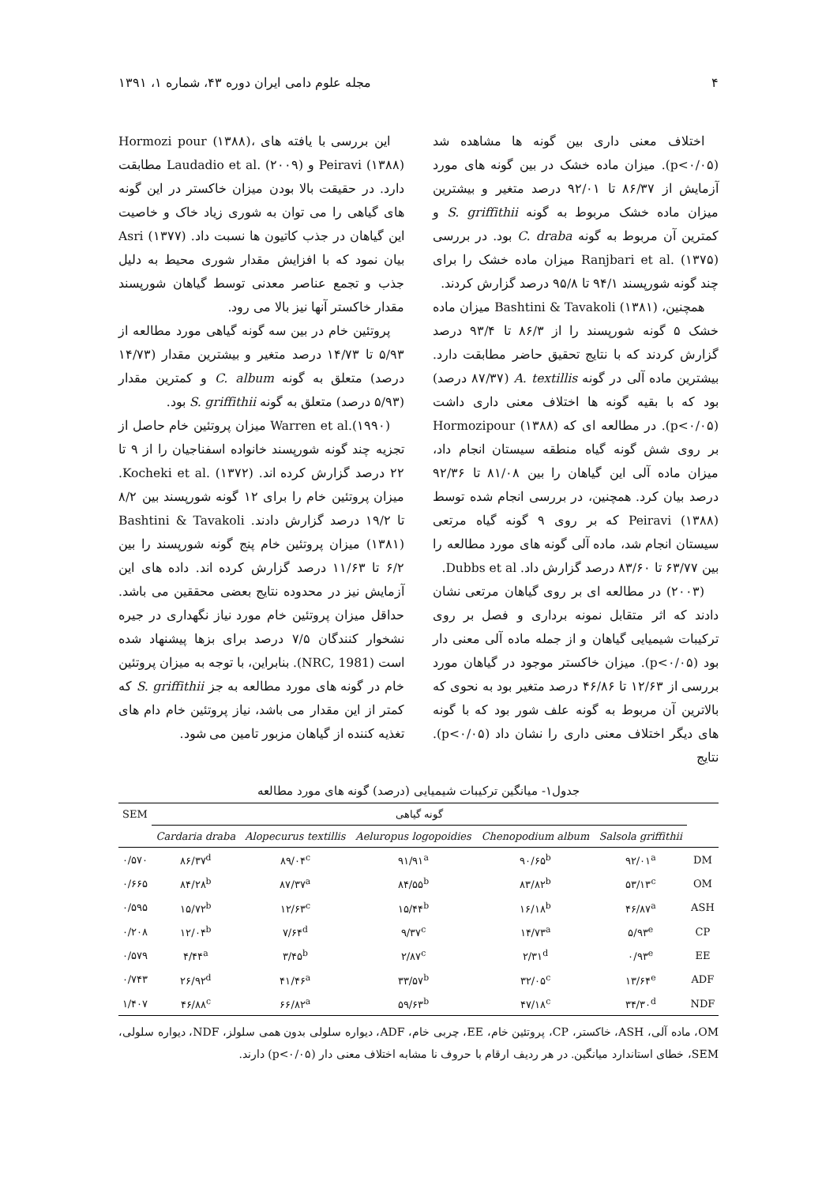۴ مجله علوم دامی ایران دوره ۴۳، شماره ۱، ۱۳۹۱
اختلاف معنی داری بین گونه ها مشاهده شد (p<۰/۰۵). میزان ماده خشک در بین گونه های مورد آزمایش از ۸۶/۳۷ تا ۹۲/۰۱ درصد متغیر و بیشترین میزان ماده خشک مربوط به گونه S. griffithii و کمترین آن مربوط به گونه C. draba بود. در بررسی Ranjbari et al. (۱۳۷۵) میزان ماده خشک را برای چند گونه شورپسند ۹۴/۱ تا ۹۵/۸ درصد گزارش کردند.
همچنین، Bashtini & Tavakoli (۱۳۸۱) میزان ماده خشک ۵ گونه شورپسند را از ۸۶/۳ تا ۹۳/۴ درصد گزارش کردند که با نتایج تحقیق حاضر مطابقت دارد. بیشترین ماده آلی در گونه A. textillis (۸۷/۳۷ درصد) بود که با بقیه گونه ها اختلاف معنی داری داشت (p<۰/۰۵). در مطالعه ای که Hormozipour (۱۳۸۸) بر روی شش گونه گیاه منطقه سیستان انجام داد، میزان ماده آلی این گیاهان را بین ۸۱/۰۸ تا ۹۲/۳۶ درصد بیان کرد. همچنین، در بررسی انجام شده توسط Peiravi (۱۳۸۸) که بر روی ۹ گونه گیاه مرتعی سیستان انجام شد، ماده آلی گونه های مورد مطالعه را بین ۶۳/۷۷ تا ۸۳/۶۰ درصد گزارش داد. Dubbs et al.
(۲۰۰۳) در مطالعه ای بر روی گیاهان مرتعی نشان دادند که اثر متقابل نمونه برداری و فصل بر روی ترکیبات شیمیایی گیاهان و از جمله ماده آلی معنی دار بود (p<۰/۰۵). میزان خاکستر موجود در گیاهان مورد بررسی از ۱۲/۶۳ تا ۴۶/۸۶ درصد متغیر بود به نحوی که بالاترین آن مربوط به گونه علف شور بود که با گونه های دیگر اختلاف معنی داری را نشان داد (p<۰/۰۵). نتایج
این بررسی با یافته های Hormozi pour (۱۳۸۸)، Peiravi (۱۳۸۸) و Laudadio et al. (۲۰۰۹) مطابقت دارد. در حقیقت بالا بودن میزان خاکستر در این گونه های گیاهی را می توان به شوری زیاد خاک و خاصیت این گیاهان در جذب کاتیون ها نسبت داد. Asri (۱۳۷۷) بیان نمود که با افزایش مقدار شوری محیط به دلیل جذب و تجمع عناصر معدنی توسط گیاهان شورپسند مقدار خاکستر آنها نیز بالا می رود.
پروتئین خام در بین سه گونه گیاهی مورد مطالعه از ۵/۹۳ تا ۱۴/۷۳ درصد متغیر و بیشترین مقدار (۱۴/۷۳ درصد) متعلق به گونه C. album و کمترین مقدار (۵/۹۳ درصد) متعلق به گونه S. griffithii بود.
Warren et al.(۱۹۹۰) میزان پروتئین خام حاصل از تجزیه چند گونه شورپسند خانواده اسفناجیان را از ۹ تا ۲۲ درصد گزارش کرده اند. Kocheki et al. (۱۳۷۲). میزان پروتئین خام را برای ۱۲ گونه شورپسند بین ۸/۲ تا ۱۹/۲ درصد گزارش دادند. Bashtini & Tavakoli (۱۳۸۱) میزان پروتئین خام پنج گونه شورپسند را بین ۶/۲ تا ۱۱/۶۳ درصد گزارش کرده اند. داده های این آزمایش نیز در محدوده نتایج بعضی محققین می باشد. حداقل میزان پروتئین خام مورد نیاز نگهداری در جیره نشخوار کنندگان ۷/۵ درصد برای بزها پیشنهاد شده است (NRC, 1981). بنابراین، با توجه به میزان پروتئین خام در گونه های مورد مطالعه به جز S. griffithii که کمتر از این مقدار می باشد، نیاز پروتئین خام دام های تغذیه کننده از گیاهان مزبور تامین می شود.
جدول۱- میانگین ترکیبات شیمیایی (درصد) گونه های مورد مطالعه
| SEM | گونه گیاهی | | | | | |
| --- | --- | --- | --- | --- | --- | --- |
| | Cardaria draba | Alopecurus textillis | Aeluropus logopoidies | Chenopodium album | Salsola griffithii | |
| ۰/۵۷۰ | ۸۶/۳۷<sup>d</sup> | ۸۹/۰۴<sup>c</sup> | ۹۱/۹۱<sup>a</sup> | ۹۰/۶۵<sup>b</sup> | ۹۲/۰۱<sup>a</sup> | DM |
| ۰/۶۶۵ | ۸۴/۲۸<sup>b</sup> | ۸۷/۳۷<sup>a</sup> | ۸۴/۵۵<sup>b</sup> | ۸۳/۸۲<sup>b</sup> | ۵۳/۱۳<sup>c</sup> | OM |
| ۰/۵۹۵ | ۱۵/۷۲<sup>b</sup> | ۱۲/۶۳<sup>c</sup> | ۱۵/۴۴<sup>b</sup> | ۱۶/۱۸<sup>b</sup> | ۴۶/۸۷<sup>a</sup> | ASH |
| ۰/۲۰۸ | ۱۲/۰۴<sup>b</sup> | ۷/۶۴<sup>d</sup> | ۹/۳۷<sup>c</sup> | ۱۴/۷۳<sup>a</sup> | ۵/۹۳<sup>e</sup> | CP |
| ۰/۵۷۹ | ۴/۴۴<sup>a</sup> | ۳/۴۵<sup>b</sup> | ۲/۸۷<sup>c</sup> | ۲/۳۱<sup>d</sup> | ۰/۹۳<sup>e</sup> | EE |
| ۰/۷۴۳ | ۲۶/۹۲<sup>d</sup> | ۴۱/۴۶<sup>a</sup> | ۳۳/۵۷<sup>b</sup> | ۳۲/۰۵<sup>c</sup> | ۱۳/۶۴<sup>e</sup> | ADF |
| ۱/۴۰۷ | ۴۶/۸۸<sup>c</sup> | ۶۶/۸۲<sup>a</sup> | ۵۹/۶۳<sup>b</sup> | ۴۷/۱۸<sup>c</sup> | ۳۴/۳۰<sup>d</sup> | NDF |
OM، ماده آلی، ASH، خاکستر، CP، پروتئین خام، EE، چربی خام، ADF، دیواره سلولی بدون همی سلولز، NDF، دیواره سلولی، SEM، خطای استاندارد میانگین. در هر ردیف ارقام با حروف نا مشابه اختلاف معنی دار (p<۰/۰۵) دارند.